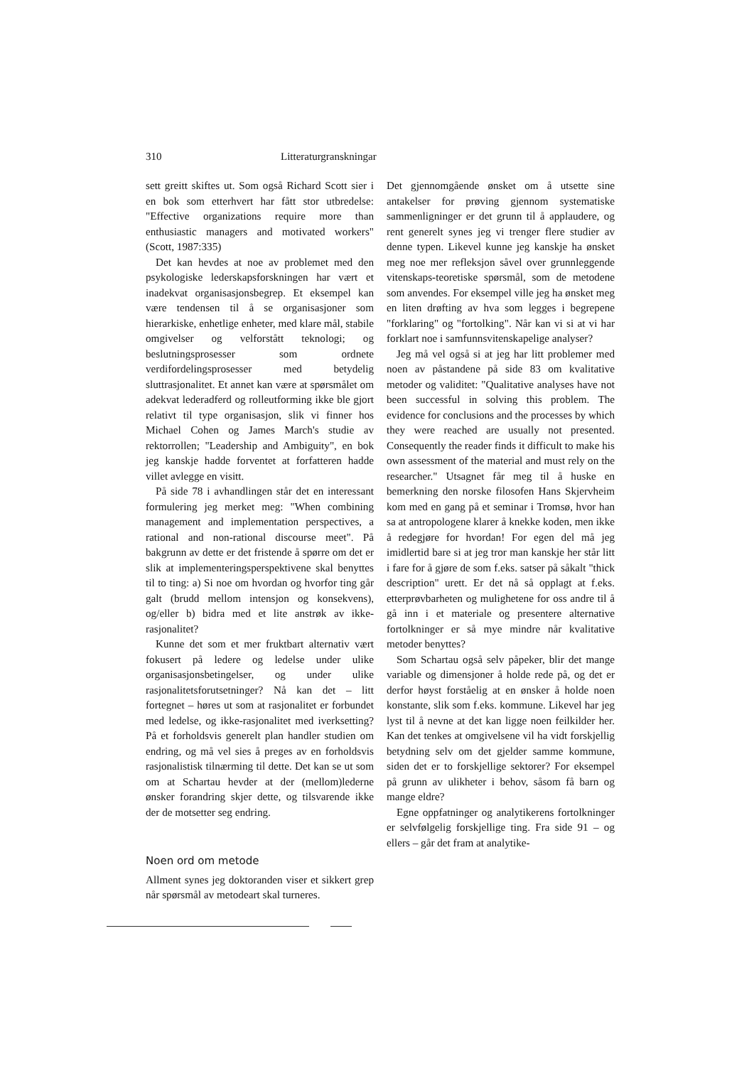310 Litteraturgranskningar
sett greitt skiftes ut. Som også Richard Scott sier i en bok som etterhvert har fått stor utbredelse: "Effective organizations require more than enthusiastic managers and motivated workers" (Scott, 1987:335)
Det kan hevdes at noe av problemet med den psykologiske lederskapsforskningen har vært et inadekvat organisasjonsbegrep. Et eksempel kan være tendensen til å se organisasjoner som hierarkiske, enhetlige enheter, med klare mål, stabile omgivelser og velforstått teknologi; og beslutningsprosesser som ordnete verdifordelingsprosesser med betydelig sluttrasjonalitet. Et annet kan være at spørsmålet om adekvat lederadferd og rolleutforming ikke ble gjort relativt til type organisasjon, slik vi finner hos Michael Cohen og James March's studie av rektorrollen; "Leadership and Ambiguity", en bok jeg kanskje hadde forventet at forfatteren hadde villet avlegge en visitt.
På side 78 i avhandlingen står det en interessant formulering jeg merket meg: "When combining management and implementation perspectives, a rational and non-rational discourse meet". På bakgrunn av dette er det fristende å spørre om det er slik at implementeringsperspektivene skal benyttes til to ting: a) Si noe om hvordan og hvorfor ting går galt (brudd mellom intensjon og konsekvens), og/eller b) bidra med et lite anstrøk av ikke-rasjonalitet?
Kunne det som et mer fruktbart alternativ vært fokusert på ledere og ledelse under ulike organisasjonsbetingelser, og under ulike rasjonalitetsforutsetninger? Nå kan det – litt fortegnet – høres ut som at rasjonalitet er forbundet med ledelse, og ikke-rasjonalitet med iverksetting? På et forholdsvis generelt plan handler studien om endring, og må vel sies å preges av en forholdsvis rasjonalistisk tilnærming til dette. Det kan se ut som om at Schartau hevder at der (mellom)lederne ønsker forandring skjer dette, og tilsvarende ikke der de motsetter seg endring.
Noen ord om metode
Allment synes jeg doktoranden viser et sikkert grep når spørsmål av metodeart skal turneres.
Det gjennomgående ønsket om å utsette sine antakelser for prøving gjennom systematiske sammenligninger er det grunn til å applaudere, og rent generelt synes jeg vi trenger flere studier av denne typen. Likevel kunne jeg kanskje ha ønsket meg noe mer refleksjon såvel over grunnleggende vitenskaps-teoretiske spørsmål, som de metodene som anvendes. For eksempel ville jeg ha ønsket meg en liten drøfting av hva som legges i begrepene "forklaring" og "fortolking". Når kan vi si at vi har forklart noe i samfunnsvitenskapelige analyser?
Jeg må vel også si at jeg har litt problemer med noen av påstandene på side 83 om kvalitative metoder og validitet: "Qualitative analyses have not been successful in solving this problem. The evidence for conclusions and the processes by which they were reached are usually not presented. Consequently the reader finds it difficult to make his own assessment of the material and must rely on the researcher." Utsagnet får meg til å huske en bemerkning den norske filosofen Hans Skjervheim kom med en gang på et seminar i Tromsø, hvor han sa at antropologene klarer å knekke koden, men ikke å redegjøre for hvordan! For egen del må jeg imidlertid bare si at jeg tror man kanskje her står litt i fare for å gjøre de som f.eks. satser på såkalt "thick description" urett. Er det nå så opplagt at f.eks. etterprøvbarheten og mulighetene for oss andre til å gå inn i et materiale og presentere alternative fortolkninger er så mye mindre når kvalitative metoder benyttes?
Som Schartau også selv påpeker, blir det mange variable og dimensjoner å holde rede på, og det er derfor høyst forståelig at en ønsker å holde noen konstante, slik som f.eks. kommune. Likevel har jeg lyst til å nevne at det kan ligge noen feilkilder her. Kan det tenkes at omgivelsene vil ha vidt forskjellig betydning selv om det gjelder samme kommune, siden det er to forskjellige sektorer? For eksempel på grunn av ulikheter i behov, såsom få barn og mange eldre?
Egne oppfatninger og analytikerens fortolkninger er selvfølgelig forskjellige ting. Fra side 91 – og ellers – går det fram at analytike-